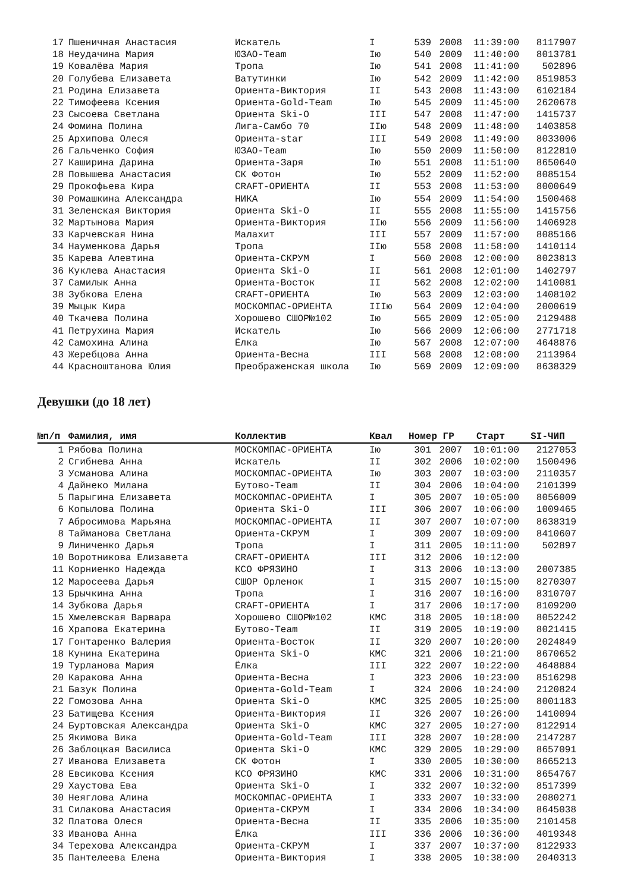| 17 | Пшеничная Анастасия | Искатель | I | 539 | 2008 | 11:39:00 | 8117907 |
| 18 | Неудачина Мария | ЮЗАО-Team | Iю | 540 | 2009 | 11:40:00 | 8013781 |
| 19 | Ковалёва Мария | Тропа | Iю | 541 | 2008 | 11:41:00 | 502896 |
| 20 | Голубева Елизавета | Ватутинки | Iю | 542 | 2009 | 11:42:00 | 8519853 |
| 21 | Родина Елизавета | Ориента-Виктория | II | 543 | 2008 | 11:43:00 | 6102184 |
| 22 | Тимофеева Ксения | Ориента-Gold-Team | Iю | 545 | 2009 | 11:45:00 | 2620678 |
| 23 | Сысоева Светлана | Ориента Ski-O | III | 547 | 2008 | 11:47:00 | 1415737 |
| 24 | Фомина Полина | Лига-Самбо 70 | IIю | 548 | 2009 | 11:48:00 | 1403858 |
| 25 | Архипова Олеся | Ориента-star | III | 549 | 2008 | 11:49:00 | 8033006 |
| 26 | Гальченко София | ЮЗАО-Team | Iю | 550 | 2009 | 11:50:00 | 8122810 |
| 27 | Каширина Дарина | Ориента-Заря | Iю | 551 | 2008 | 11:51:00 | 8650640 |
| 28 | Повышева Анастасия | СК Фотон | Iю | 552 | 2009 | 11:52:00 | 8085154 |
| 29 | Прокофьева Кира | CRAFT-ОРИЕНТА | II | 553 | 2008 | 11:53:00 | 8000649 |
| 30 | Ромашкина Александра | НИКА | Iю | 554 | 2009 | 11:54:00 | 1500468 |
| 31 | Зеленская Виктория | Ориента Ski-O | II | 555 | 2008 | 11:55:00 | 1415756 |
| 32 | Мартынова Мария | Ориента-Виктория | IIю | 556 | 2009 | 11:56:00 | 1406928 |
| 33 | Карчевская Нина | Малахит | III | 557 | 2009 | 11:57:00 | 8085166 |
| 34 | Науменкова Дарья | Тропа | IIю | 558 | 2008 | 11:58:00 | 1410114 |
| 35 | Карева Алевтина | Ориента-СКРУМ | I | 560 | 2008 | 12:00:00 | 8023813 |
| 36 | Куклева Анастасия | Ориента Ski-O | II | 561 | 2008 | 12:01:00 | 1402797 |
| 37 | Самилык Анна | Ориента-Восток | II | 562 | 2008 | 12:02:00 | 1410081 |
| 38 | Зубкова Елена | CRAFT-ОРИЕНТА | Iю | 563 | 2009 | 12:03:00 | 1408102 |
| 39 | Мыцык Кира | МОСКОМПАС-ОРИЕНТА | IIIю | 564 | 2009 | 12:04:00 | 2000619 |
| 40 | Ткачева Полина | Хорошево СШОР№102 | Iю | 565 | 2009 | 12:05:00 | 2129488 |
| 41 | Петрухина Мария | Искатель | Iю | 566 | 2009 | 12:06:00 | 2771718 |
| 42 | Самохина Алина | Ёлка | Iю | 567 | 2008 | 12:07:00 | 4648876 |
| 43 | Жеребцова Анна | Ориента-Весна | III | 568 | 2008 | 12:08:00 | 2113964 |
| 44 | Красноштанова Юлия | Преображенская школа | Iю | 569 | 2009 | 12:09:00 | 8638329 |
Девушки (до 18 лет)
| №п/п | Фамилия, имя | Коллектив | Квал | Номер ГР | | Старт | SI-ЧИП |
| --- | --- | --- | --- | --- | --- | --- | --- |
| 1 | Рябова Полина | МОСКОМПАС-ОРИЕНТА | Iю | 301 | 2007 | 10:01:00 | 2127053 |
| 2 | Сгибнева Анна | Искатель | II | 302 | 2006 | 10:02:00 | 1500496 |
| 3 | Усманова Алина | МОСКОМПАС-ОРИЕНТА | Iю | 303 | 2007 | 10:03:00 | 2110357 |
| 4 | Дайнеко Милана | Бутово-Team | II | 304 | 2006 | 10:04:00 | 2101399 |
| 5 | Парыгина Елизавета | МОСКОМПАС-ОРИЕНТА | I | 305 | 2007 | 10:05:00 | 8056009 |
| 6 | Копылова Полина | Ориента Ski-O | III | 306 | 2007 | 10:06:00 | 1009465 |
| 7 | Абросимова Марьяна | МОСКОМПАС-ОРИЕНТА | II | 307 | 2007 | 10:07:00 | 8638319 |
| 8 | Тайманова Светлана | Ориента-СКРУМ | I | 309 | 2007 | 10:09:00 | 8410607 |
| 9 | Линиченко Дарья | Тропа | I | 311 | 2005 | 10:11:00 | 502897 |
| 10 | Воротникова Елизавета | CRAFT-ОРИЕНТА | III | 312 | 2006 | 10:12:00 | |
| 11 | Корниенко Надежда | КСО ФРЯЗИНО | I | 313 | 2006 | 10:13:00 | 2007385 |
| 12 | Маросеева Дарья | СШОР Орленок | I | 315 | 2007 | 10:15:00 | 8270307 |
| 13 | Брычкина Анна | Тропа | I | 316 | 2007 | 10:16:00 | 8310707 |
| 14 | Зубкова Дарья | CRAFT-ОРИЕНТА | I | 317 | 2006 | 10:17:00 | 8109200 |
| 15 | Хмелевская Варвара | Хорошево СШОР№102 | КМС | 318 | 2005 | 10:18:00 | 8052242 |
| 16 | Храпова Екатерина | Бутово-Team | II | 319 | 2005 | 10:19:00 | 8021415 |
| 17 | Гонтаренко Валерия | Ориента-Восток | II | 320 | 2007 | 10:20:00 | 2024849 |
| 18 | Кунина Екатерина | Ориента Ski-O | КМС | 321 | 2006 | 10:21:00 | 8670652 |
| 19 | Турланова Мария | Ёлка | III | 322 | 2007 | 10:22:00 | 4648884 |
| 20 | Каракова Анна | Ориента-Весна | I | 323 | 2006 | 10:23:00 | 8516298 |
| 21 | Базук Полина | Ориента-Gold-Team | I | 324 | 2006 | 10:24:00 | 2120824 |
| 22 | Гомозова Анна | Ориента Ski-O | КМС | 325 | 2005 | 10:25:00 | 8001183 |
| 23 | Батищева Ксения | Ориента-Виктория | II | 326 | 2007 | 10:26:00 | 1410094 |
| 24 | Буртовская Александра | Ориента Ski-O | КМС | 327 | 2005 | 10:27:00 | 8122914 |
| 25 | Якимова Вика | Ориента-Gold-Team | III | 328 | 2007 | 10:28:00 | 2147287 |
| 26 | Заблоцкая Василиса | Ориента Ski-O | КМС | 329 | 2005 | 10:29:00 | 8657091 |
| 27 | Иванова Елизавета | СК Фотон | I | 330 | 2005 | 10:30:00 | 8665213 |
| 28 | Евсикова Ксения | КСО ФРЯЗИНО | КМС | 331 | 2006 | 10:31:00 | 8654767 |
| 29 | Хаустова Ева | Ориента Ski-O | I | 332 | 2007 | 10:32:00 | 8517399 |
| 30 | Неяглова Алина | МОСКОМПАС-ОРИЕНТА | I | 333 | 2007 | 10:33:00 | 2080271 |
| 31 | Силакова Анастасия | Ориента-СКРУМ | I | 334 | 2006 | 10:34:00 | 8645038 |
| 32 | Платова Олеся | Ориента-Весна | II | 335 | 2006 | 10:35:00 | 2101458 |
| 33 | Иванова Анна | Ёлка | III | 336 | 2006 | 10:36:00 | 4019348 |
| 34 | Терехова Александра | Ориента-СКРУМ | I | 337 | 2007 | 10:37:00 | 8122933 |
| 35 | Пантелеева Елена | Ориента-Виктория | I | 338 | 2005 | 10:38:00 | 2040313 |